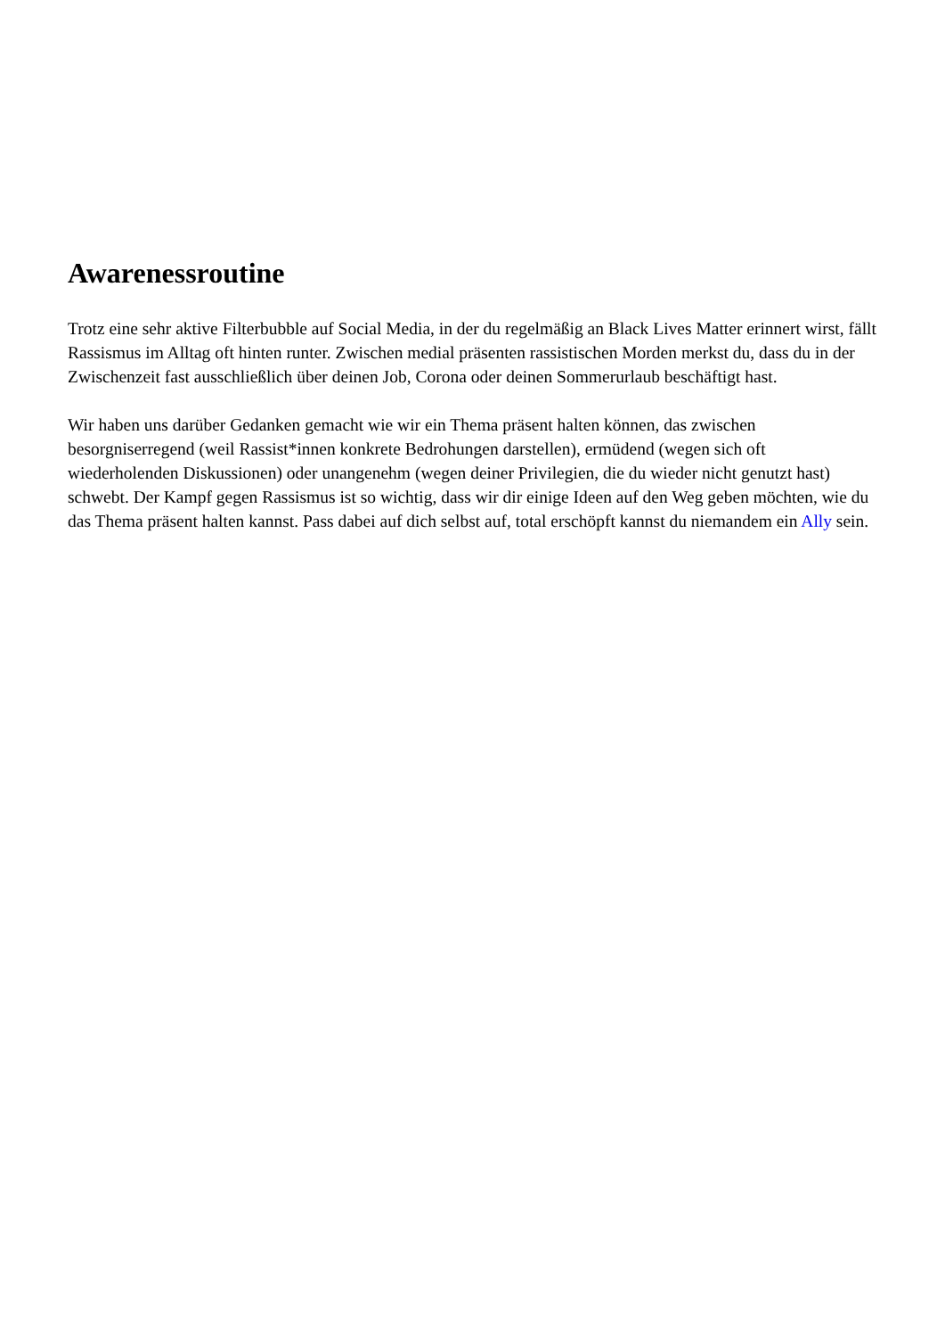Awarenessroutine
Trotz eine sehr aktive Filterbubble auf Social Media, in der du regelmäßig an Black Lives Matter erinnert wirst, fällt Rassismus im Alltag oft hinten runter. Zwischen medial präsenten rassistischen Morden merkst du, dass du in der Zwischenzeit fast ausschließlich über deinen Job, Corona oder deinen Sommerurlaub beschäftigt hast.
Wir haben uns darüber Gedanken gemacht wie wir ein Thema präsent halten können, das zwischen besorgniserregend (weil Rassist*innen konkrete Bedrohungen darstellen), ermüdend (wegen sich oft wiederholenden Diskussionen) oder unangenehm (wegen deiner Privilegien, die du wieder nicht genutzt hast) schwebt. Der Kampf gegen Rassismus ist so wichtig, dass wir dir einige Ideen auf den Weg geben möchten, wie du das Thema präsent halten kannst. Pass dabei auf dich selbst auf, total erschöpft kannst du niemandem ein Ally sein.